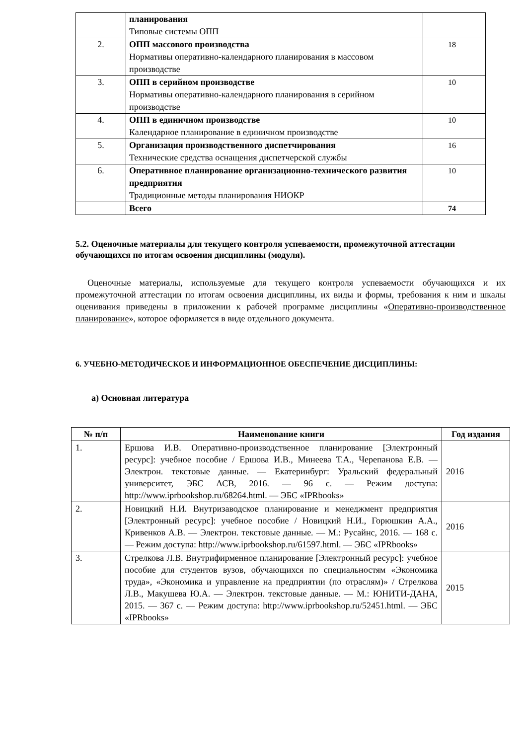| | планирования Типовые системы ОПП | |
| 2. | ОПП массового производства Нормативы оперативно-календарного планирования в массовом производстве | 18 |
| 3. | ОПП в серийном производстве Нормативы оперативно-календарного планирования в серийном производстве | 10 |
| 4. | ОПП в единичном производстве Календарное планирование в единичном производстве | 10 |
| 5. | Организация производственного диспетчирования Технические средства оснащения диспетчерской службы | 16 |
| 6. | Оперативное планирование организационно-технического развития предприятия Традиционные методы планирования НИОКР | 10 |
| | Всего | 74 |
5.2. Оценочные материалы для текущего контроля успеваемости, промежуточной аттестации обучающихся по итогам освоения дисциплины (модуля).
Оценочные материалы, используемые для текущего контроля успеваемости обучающихся и их промежуточной аттестации по итогам освоения дисциплины, их виды и формы, требования к ним и шкалы оценивания приведены в приложении к рабочей программе дисциплины «Оперативно-производственное планирование», которое оформляется в виде отдельного документа.
6. УЧЕБНО-МЕТОДИЧЕСКОЕ И ИНФОРМАЦИОННОЕ ОБЕСПЕЧЕНИЕ ДИСЦИПЛИНЫ:
а) Основная литература
| № п/п | Наименование книги | Год издания |
| --- | --- | --- |
| 1. | Ершова И.В. Оперативно-производственное планирование [Электронный ресурс]: учебное пособие / Ершова И.В., Минеева Т.А., Черепанова Е.В. — Электрон. текстовые данные. — Екатеринбург: Уральский федеральный университет, ЭБС АСВ, 2016. — 96 с. — Режим доступа: http://www.iprbookshop.ru/68264.html. — ЭБС «IPRbooks» | 2016 |
| 2. | Новицкий Н.И. Внутризаводское планирование и менеджмент предприятия [Электронный ресурс]: учебное пособие / Новицкий Н.И., Горюшкин А.А., Кривенков А.В. — Электрон. текстовые данные. — М.: Русайнс, 2016. — 168 с. — Режим доступа: http://www.iprbookshop.ru/61597.html. — ЭБС «IPRbooks» | 2016 |
| 3. | Стрелкова Л.В. Внутрифирменное планирование [Электронный ресурс]: учебное пособие для студентов вузов, обучающихся по специальностям «Экономика труда», «Экономика и управление на предприятии (по отраслям)» / Стрелкова Л.В., Макушева Ю.А. — Электрон. текстовые данные. — М.: ЮНИТИ-ДАНА, 2015. — 367 с. — Режим доступа: http://www.iprbookshop.ru/52451.html. — ЭБС «IPRbooks» | 2015 |